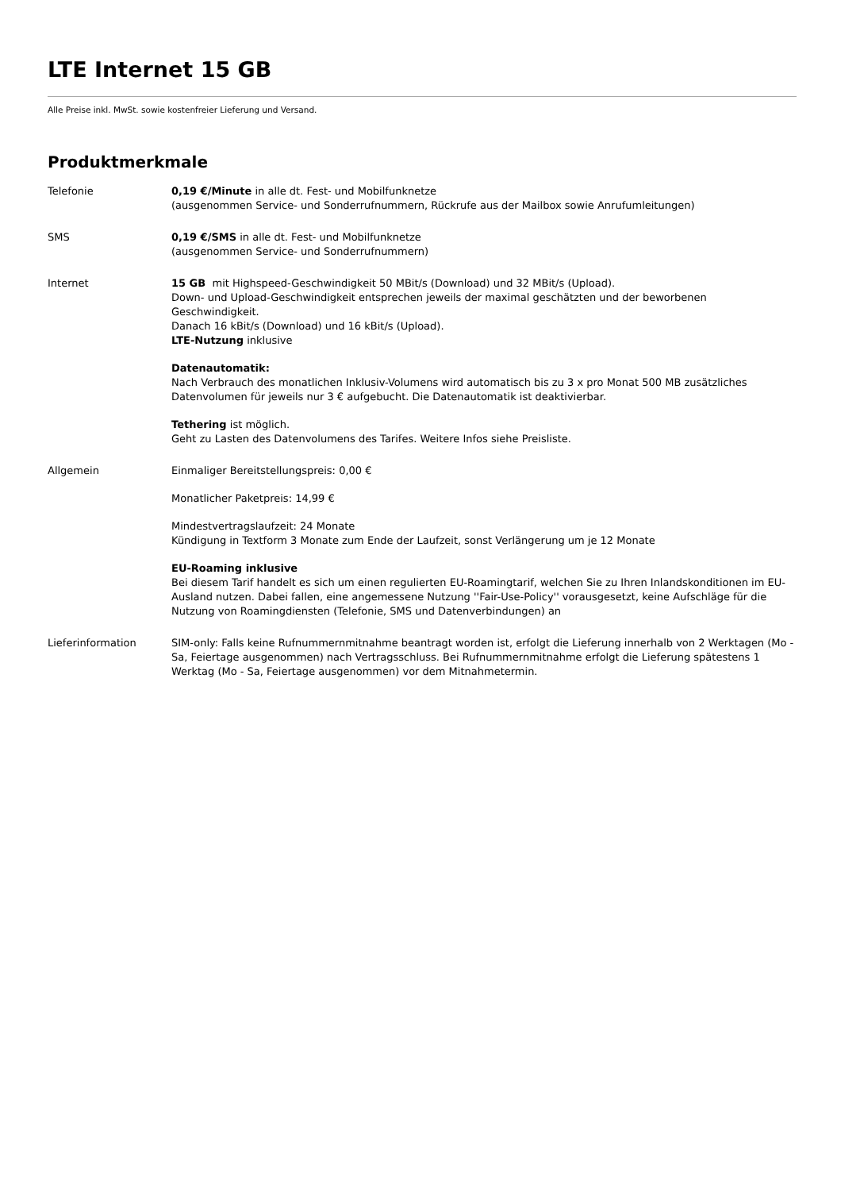LTE Internet 15 GB
Alle Preise inkl. MwSt. sowie kostenfreier Lieferung und Versand.
Produktmerkmale
| Telefonie | 0,19 €/Minute in alle dt. Fest- und Mobilfunknetze (ausgenommen Service- und Sonderrufnummern, Rückrufe aus der Mailbox sowie Anrufumleitungen) |
| SMS | 0,19 €/SMS in alle dt. Fest- und Mobilfunknetze (ausgenommen Service- und Sonderrufnummern) |
| Internet | 15 GB mit Highspeed-Geschwindigkeit 50 MBit/s (Download) und 32 MBit/s (Upload). Down- und Upload-Geschwindigkeit entsprechen jeweils der maximal geschätzten und der beworbenen Geschwindigkeit. Danach 16 kBit/s (Download) und 16 kBit/s (Upload). LTE-Nutzung inklusive Datenautomatik: Nach Verbrauch des monatlichen Inklusiv-Volumens wird automatisch bis zu 3 x pro Monat 500 MB zusätzliches Datenvolumen für jeweils nur 3 € aufgebucht. Die Datenautomatik ist deaktivierbar. Tethering ist möglich. Geht zu Lasten des Datenvolumens des Tarifes. Weitere Infos siehe Preisliste. |
| Allgemein | Einmaliger Bereitstellungspreis: 0,00 € Monatlicher Paketpreis: 14,99 € Mindestvertragslaufzeit: 24 Monate Kündigung in Textform 3 Monate zum Ende der Laufzeit, sonst Verlängerung um je 12 Monate EU-Roaming inklusive Bei diesem Tarif handelt es sich um einen regulierten EU-Roamingtarif, welchen Sie zu Ihren Inlandskonditionen im EU-Ausland nutzen. Dabei fallen, eine angemessene Nutzung ''Fair-Use-Policy'' vorausgesetzt, keine Aufschläge für die Nutzung von Roamingdiensten (Telefonie, SMS und Datenverbindungen) an |
| Lieferinformation | SIM-only: Falls keine Rufnummernmitnahme beantragt worden ist, erfolgt die Lieferung innerhalb von 2 Werktagen (Mo - Sa, Feiertage ausgenommen) nach Vertragsschluss. Bei Rufnummernmitnahme erfolgt die Lieferung spätestens 1 Werktag (Mo - Sa, Feiertage ausgenommen) vor dem Mitnahmetermin. |